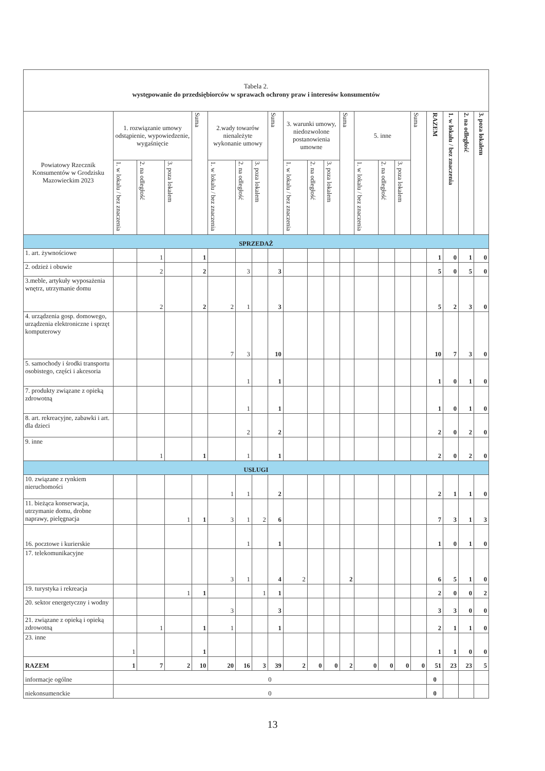| Tabela 2. występowanie do przedsiębiorców w sprawach ochrony praw i interesów konsumentów | | | | | | | | | | | | | | | | | | | | |
| --- | --- | --- | --- | --- | --- | --- | --- | --- | --- | --- | --- | --- | --- | --- | --- | --- | --- | --- | --- | --- |
| Powiatowy Rzecznik Konsumentów w Grodzisku Mazowieckim 2023 | 1. rozwiązanie umowy odstąpienie, wypowiedzenie, wygaśnięcie | | | Suma | 2.wady towarów nienależyte wykonanie umowy | | | Suma | 3. warunki umowy, niedozwolone postanowienia umowne | | | Suma | 5. inne | | | Suma | RAZEM | 1. w lokalu / bez znaczenia | 2. na odległość | 3. poza lokalem |
| | 1. w lokalu / bez znaczenia | 2. na odległość | 3. poza lokalem | | 1. w lokalu / bez znaczenia | 2. na odległość | 3. poza lokalem | | 1. w lokalu / bez znaczenia | 2. na odległość | 3. poza lokalem | | 1. w lokalu / bez znaczenia | 2. na odległość | 3. poza lokalem | | | | | |
| SPRZEDAŻ | | | | | | | | | | | | | | | | | | | | |
| 1. art. żywnościowe | | 1 | | 1 | | | | | | | | | | | | | 1 | 0 | 1 | 0 |
| 2. odzież i obuwie | | 2 | | 2 | | 3 | | 3 | | | | | | | | | 5 | 0 | 5 | 0 |
| 3.meble, artykuły wyposażenia wnętrz, utrzymanie domu | | 2 | | 2 | 2 | 1 | | 3 | | | | | | | | | 5 | 2 | 3 | 0 |
| 4. urządzenia gosp. domowego, urządzenia elektroniczne i sprzęt komputerowy | | | | | 7 | 3 | | 10 | | | | | | | | | 10 | 7 | 3 | 0 |
| 5. samochody i środki transportu osobistego, części i akcesoria | | | | | | 1 | | 1 | | | | | | | | | 1 | 0 | 1 | 0 |
| 7. produkty związane z opieką zdrowotną | | | | | | 1 | | 1 | | | | | | | | | 1 | 0 | 1 | 0 |
| 8. art. rekreacyjne, zabawki i art. dla dzieci | | | | | | 2 | | 2 | | | | | | | | | 2 | 0 | 2 | 0 |
| 9. inne | | 1 | | 1 | | 1 | | 1 | | | | | | | | | 2 | 0 | 2 | 0 |
| USŁUGI | | | | | | | | | | | | | | | | | | | | |
| 10. związane z rynkiem nieruchomości | | | | | 1 | 1 | | 2 | | | | | | | | | 2 | 1 | 1 | 0 |
| 11. bieżąca konserwacja, utrzymanie domu, drobne naprawy, pielęgnacja | | | 1 | 1 | 3 | 1 | 2 | 6 | | | | | | | | | 7 | 3 | 1 | 3 |
| 16. pocztowe i kurierskie | | | | | | 1 | | 1 | | | | | | | | | 1 | 0 | 1 | 0 |
| 17. telekomunikacyjne | | | | | 3 | 1 | | 4 | 2 | | | 2 | | | | | 6 | 5 | 1 | 0 |
| 19. turystyka i rekreacja | | | 1 | 1 | | | 1 | 1 | | | | | | | | | 2 | 0 | 0 | 2 |
| 20. sektor energetyczny i wodny | | | | | 3 | | | 3 | | | | | | | | | 3 | 3 | 0 | 0 |
| 21. związane z opieką i opieką zdrowotną | | 1 | | 1 | 1 | | | 1 | | | | | | | | | 2 | 1 | 1 | 0 |
| 23. inne | 1 | | | 1 | | | | | | | | | | | | | 1 | 1 | 0 | 0 |
| RAZEM | 1 | 7 | 2 | 10 | 20 | 16 | 3 | 39 | 2 | 0 | 0 | 2 | 0 | 0 | 0 | 0 | 51 | 23 | 23 | 5 |
| informacje ogólne | 0 | | | | | | | | | | | | | | | | 0 | | | |
| niekonsumenckie | 0 | | | | | | | | | | | | | | | | 0 | | | |
13